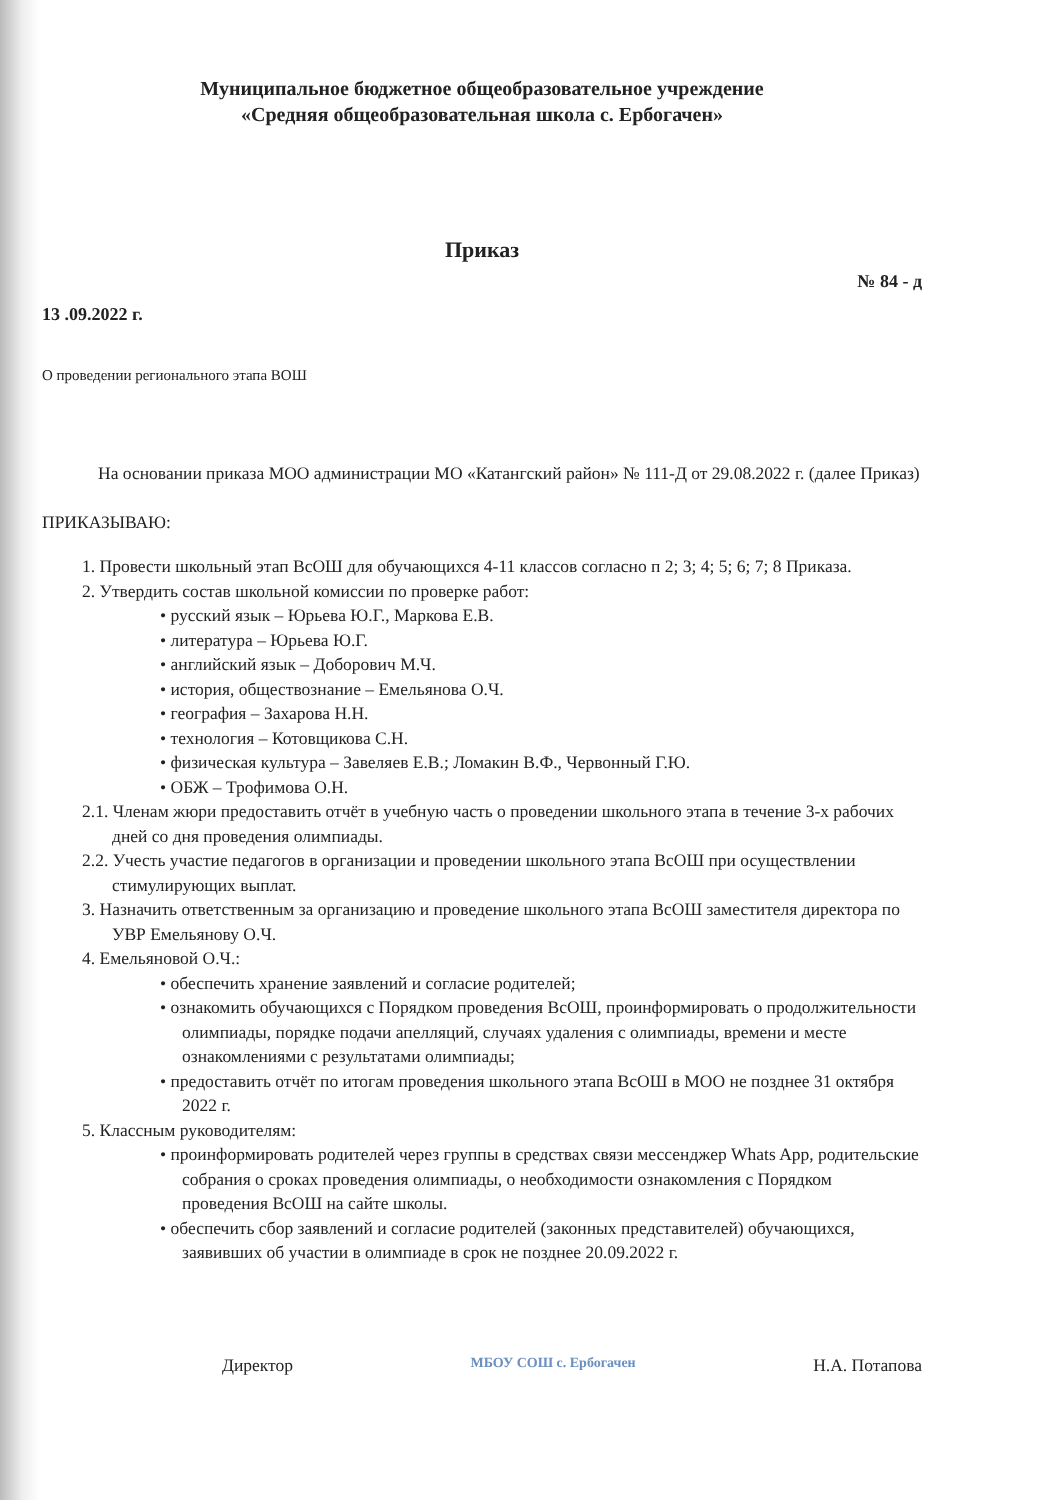Муниципальное бюджетное общеобразовательное учреждение
«Средняя общеобразовательная школа с. Ербогачен»
Приказ
№ 84 - д
13 .09.2022 г.
О проведении регионального этапа ВОШ
На основании приказа МОО администрации МО «Катангский район» № 111-Д от 29.08.2022 г. (далее Приказ)
ПРИКАЗЫВАЮ:
1. Провести школьный этап ВсОШ для обучающихся 4-11 классов согласно п 2; 3; 4; 5; 6; 7; 8 Приказа.
2. Утвердить состав школьной комиссии по проверке работ:
• русский язык – Юрьева Ю.Г., Маркова Е.В.
• литература – Юрьева Ю.Г.
• английский язык – Доборович М.Ч.
• история, обществознание – Емельянова О.Ч.
• география – Захарова Н.Н.
• технология – Котовщикова С.Н.
• физическая культура – Завеляев Е.В.; Ломакин В.Ф., Червонный Г.Ю.
• ОБЖ – Трофимова О.Н.
2.1. Членам жюри предоставить отчёт в учебную часть о проведении школьного этапа в течение 3-х рабочих дней со дня проведения олимпиады.
2.2. Учесть участие педагогов в организации и проведении школьного этапа ВсОШ при осуществлении стимулирующих выплат.
3. Назначить ответственным за организацию и проведение школьного этапа ВсОШ заместителя директора по УВР Емельянову О.Ч.
4. Емельяновой О.Ч.:
• обеспечить хранение заявлений и согласие родителей;
• ознакомить обучающихся с Порядком проведения ВсОШ, проинформировать о продолжительности олимпиады, порядке подачи апелляций, случаях удаления с олимпиады, времени и месте ознакомлениями с результатами олимпиады;
• предоставить отчёт по итогам проведения школьного этапа ВсОШ в МОО не позднее 31 октября 2022 г.
5. Классным руководителям:
• проинформировать родителей через группы в средствах связи мессенджер Whats App, родительские собрания о сроках проведения олимпиады, о необходимости ознакомления с Порядком проведения ВсОШ на сайте школы.
• обеспечить сбор заявлений и согласие родителей (законных представителей) обучающихся, заявивших об участии в олимпиаде в срок не позднее 20.09.2022 г.
Директор МБОУ СОШ с. Ербогачен Н.А. Потапова